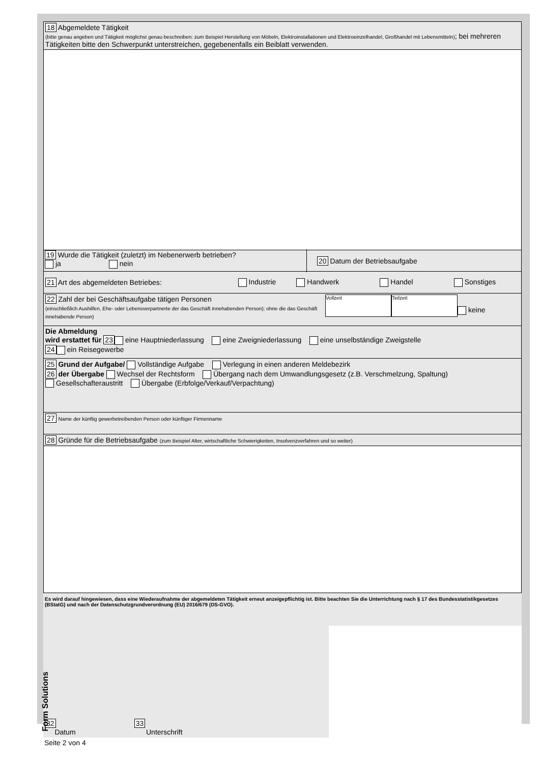18 Abgemeldete Tätigkeit
(bitte genau angeben und Tätigkeit möglichst genau beschreiben: zum Beispiel Herstellung von Möbeln, Elektroinstallationen und Elektroeinzelhandel, Großhandel mit Lebensmitteln); bei mehreren Tätigkeiten bitte den Schwerpunkt unterstreichen, gegebenenfalls ein Beiblatt verwenden.
19 Wurde die Tätigkeit (zuletzt) im Nebenerwerb betrieben?
ja nein
20 Datum der Betriebsaufgabe
21 Art des abgemeldeten Betriebes: Industrie Handwerk Handel Sonstiges
22 Zahl der bei Geschäftsaufgabe tätigen Personen
(einschließlich Aushilfen, Ehe- oder Lebensverpartnerte der das Geschäft innehabenden Person); ohne die das Geschäft innehabende Person)
Vollzeit Teilzeit
keine
Die Abmeldung
wird erstattet für 23 eine Hauptniederlassung eine Zweigniederlassung eine unselbständige Zweigstelle
24 ein Reisegewerbe
25 Grund der Aufgabe/ Vollständige Aufgabe Verlegung in einen anderen Meldebezirk
26 der Übergabe Wechsel der Rechtsform Übergang nach dem Umwandlungsgesetz (z.B. Verschmelzung, Spaltung)
Gesellschafteraustritt Übergabe (Erbfolge/Verkauf/Verpachtung)
27 Name der künftig gewerbetreibenden Person oder künftiger Firmenname
28 Gründe für die Betriebsaufgabe (zum Beispiel Alter, wirtschaftliche Schwierigkeiten, Insolvenzverfahren und so weiter)
Es wird darauf hingewiesen, dass eine Wiederaufnahme der abgemeldeten Tätigkeit erneut anzeigepflichtig ist. Bitte beachten Sie die Unterrichtung nach § 17 des Bundesstatistikgesetzes (BStatG) und nach der Datenschutzgrundverordnung (EU) 2016/679 (DS-GVO).
32
Datum
33
Unterschrift
Seite 2 von 4
Form Solutions